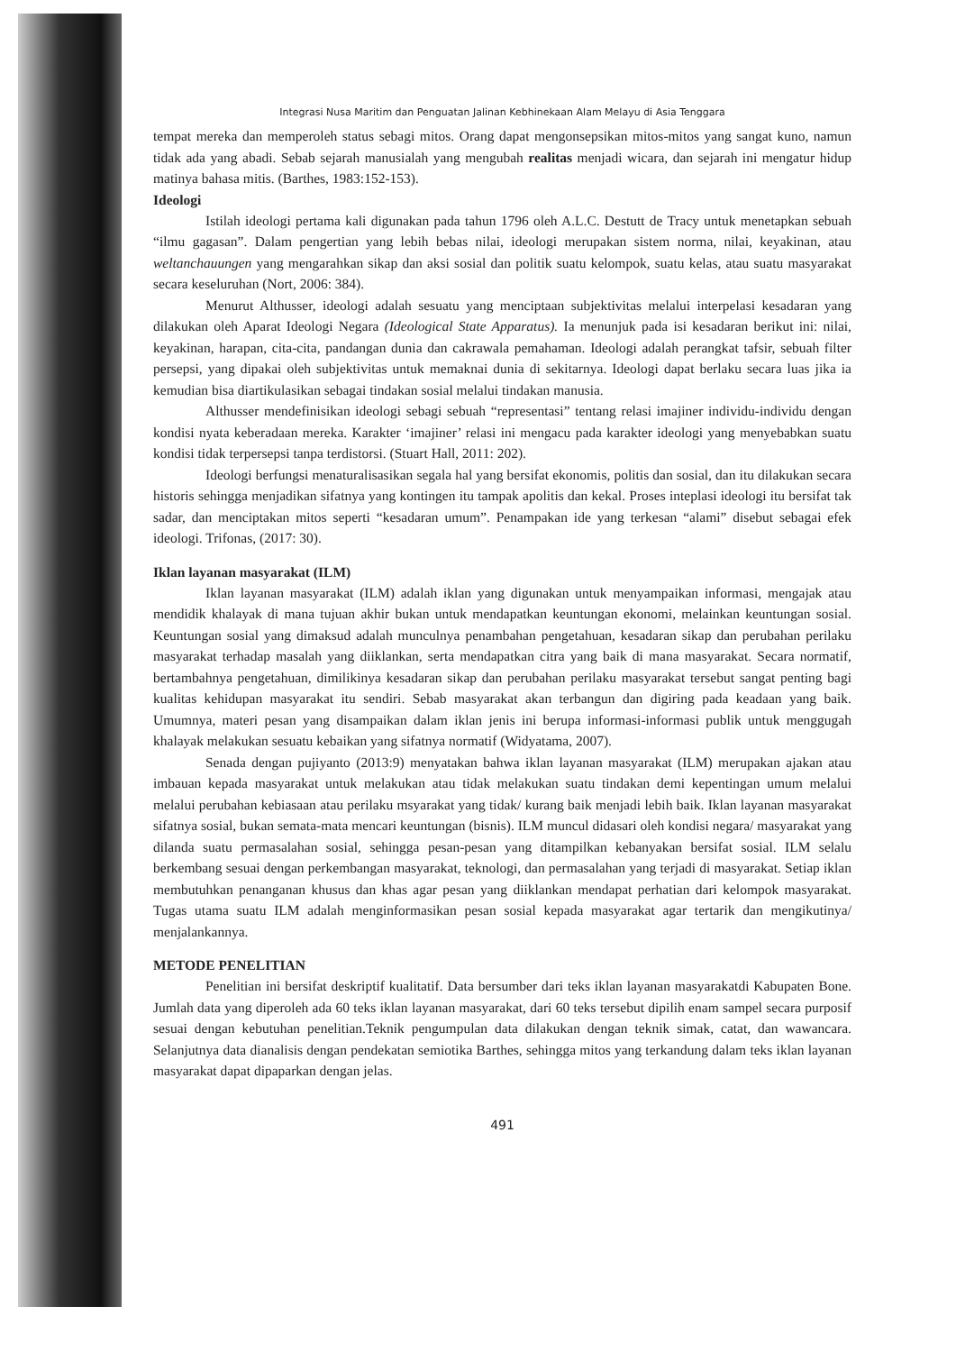Integrasi Nusa Maritim dan Penguatan Jalinan Kebhinekaan Alam Melayu di Asia Tenggara
tempat mereka dan memperoleh status sebagi mitos. Orang dapat mengonsepsikan mitos-mitos yang sangat kuno, namun tidak ada yang abadi. Sebab sejarah manusialah yang mengubah realitas menjadi wicara, dan sejarah ini mengatur hidup matinya bahasa mitis. (Barthes, 1983:152-153).
Ideologi
Istilah ideologi pertama kali digunakan pada tahun 1796 oleh A.L.C. Destutt de Tracy untuk menetapkan sebuah “ilmu gagasan”. Dalam pengertian yang lebih bebas nilai, ideologi merupakan sistem norma, nilai, keyakinan, atau weltanchauungen yang mengarahkan sikap dan aksi sosial dan politik suatu kelompok, suatu kelas, atau suatu masyarakat secara keseluruhan (Nort, 2006: 384).
Menurut Althusser, ideologi adalah sesuatu yang menciptaan subjektivitas melalui interpelasi kesadaran yang dilakukan oleh Aparat Ideologi Negara (Ideological State Apparatus). Ia menunjuk pada isi kesadaran berikut ini: nilai, keyakinan, harapan, cita-cita, pandangan dunia dan cakrawala pemahaman. Ideologi adalah perangkat tafsir, sebuah filter persepsi, yang dipakai oleh subjektivitas untuk memaknai dunia di sekitarnya. Ideologi dapat berlaku secara luas jika ia kemudian bisa diartikulasikan sebagai tindakan sosial melalui tindakan manusia.
Althusser mendefinisikan ideologi sebagi sebuah “representasi” tentang relasi imajiner individu-individu dengan kondisi nyata keberadaan mereka. Karakter ‘imajiner’ relasi ini mengacu pada karakter ideologi yang menyebabkan suatu kondisi tidak terpersepsi tanpa terdistorsi. (Stuart Hall, 2011: 202).
Ideologi berfungsi menaturalisasikan segala hal yang bersifat ekonomis, politis dan sosial, dan itu dilakukan secara historis sehingga menjadikan sifatnya yang kontingen itu tampak apolitis dan kekal. Proses inteplasi ideologi itu bersifat tak sadar, dan menciptakan mitos seperti “kesadaran umum”. Penampakan ide yang terkesan “alami” disebut sebagai efek ideologi. Trifonas, (2017: 30).
Iklan layanan masyarakat (ILM)
Iklan layanan masyarakat (ILM) adalah iklan yang digunakan untuk menyampaikan informasi, mengajak atau mendidik khalayak di mana tujuan akhir bukan untuk mendapatkan keuntungan ekonomi, melainkan keuntungan sosial. Keuntungan sosial yang dimaksud adalah munculnya penambahan pengetahuan, kesadaran sikap dan perubahan perilaku masyarakat terhadap masalah yang diiklankan, serta mendapatkan citra yang baik di mana masyarakat. Secara normatif, bertambahnya pengetahuan, dimilikinya kesadaran sikap dan perubahan perilaku masyarakat tersebut sangat penting bagi kualitas kehidupan masyarakat itu sendiri. Sebab masyarakat akan terbangun dan digiring pada keadaan yang baik. Umumnya, materi pesan yang disampaikan dalam iklan jenis ini berupa informasi-informasi publik untuk menggugah khalayak melakukan sesuatu kebaikan yang sifatnya normatif (Widyatama, 2007).
Senada dengan pujiyanto (2013:9) menyatakan bahwa iklan layanan masyarakat (ILM) merupakan ajakan atau imbauan kepada masyarakat untuk melakukan atau tidak melakukan suatu tindakan demi kepentingan umum melalui melalui perubahan kebiasaan atau perilaku msyarakat yang tidak/ kurang baik menjadi lebih baik. Iklan layanan masyarakat sifatnya sosial, bukan semata-mata mencari keuntungan (bisnis). ILM muncul didasari oleh kondisi negara/ masyarakat yang dilanda suatu permasalahan sosial, sehingga pesan-pesan yang ditampilkan kebanyakan bersifat sosial. ILM selalu berkembang sesuai dengan perkembangan masyarakat, teknologi, dan permasalahan yang terjadi di masyarakat. Setiap iklan membutuhkan penanganan khusus dan khas agar pesan yang diiklankan mendapat perhatian dari kelompok masyarakat. Tugas utama suatu ILM adalah menginformasikan pesan sosial kepada masyarakat agar tertarik dan mengikutinya/ menjalankannya.
METODE PENELITIAN
Penelitian ini bersifat deskriptif kualitatif. Data bersumber dari teks iklan layanan masyarakatdi Kabupaten Bone. Jumlah data yang diperoleh ada 60 teks iklan layanan masyarakat, dari 60 teks tersebut dipilih enam sampel secara purposif sesuai dengan kebutuhan penelitian.Teknik pengumpulan data dilakukan dengan teknik simak, catat, dan wawancara. Selanjutnya data dianalisis dengan pendekatan semiotika Barthes, sehingga mitos yang terkandung dalam teks iklan layanan masyarakat dapat dipaparkan dengan jelas.
491